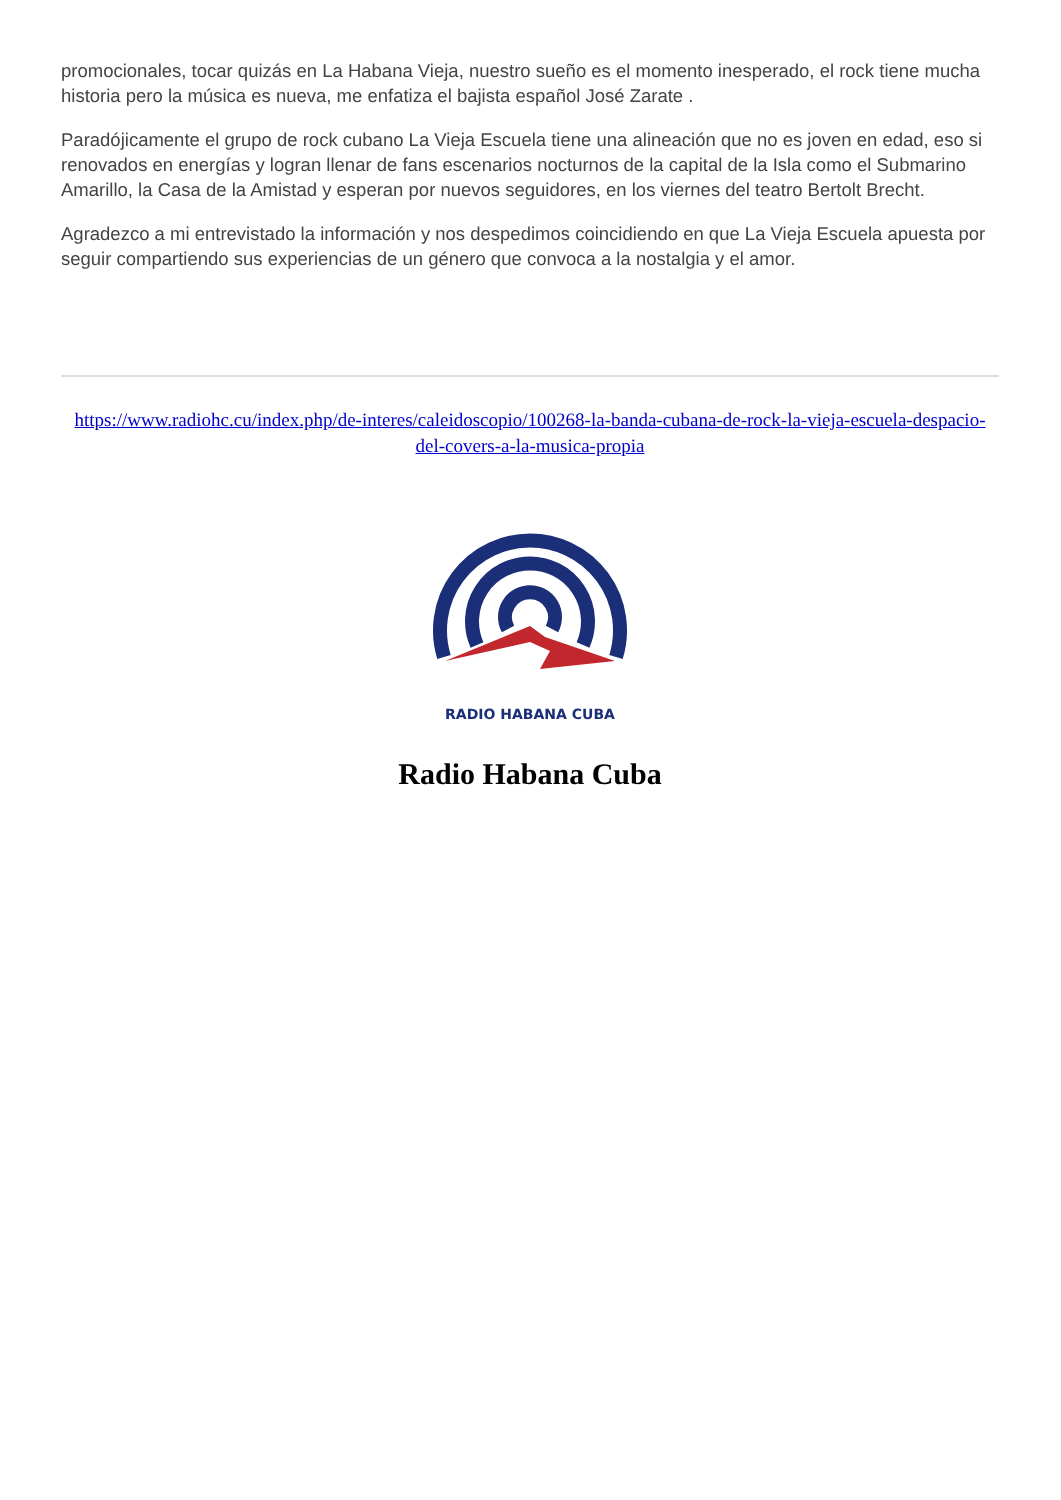promocionales, tocar quizás en La Habana Vieja, nuestro sueño es el momento inesperado, el rock tiene mucha historia pero la música es nueva, me enfatiza el bajista español José Zarate .
Paradójicamente el grupo de rock cubano La Vieja Escuela tiene una alineación que no es joven en edad, eso si renovados en energías y logran llenar de fans escenarios nocturnos de la capital de la Isla como el Submarino Amarillo, la Casa de la Amistad y esperan por nuevos seguidores, en los viernes del teatro Bertolt Brecht.
Agradezco a mi entrevistado la información y nos despedimos coincidiendo en que La Vieja Escuela apuesta por seguir compartiendo sus experiencias de un género que convoca a la nostalgia y el amor.
https://www.radiohc.cu/index.php/de-interes/caleidoscopio/100268-la-banda-cubana-de-rock-la-vieja-escuela-despacio-del-covers-a-la-musica-propia
RADIO HABANA CUBA
Radio Habana Cuba